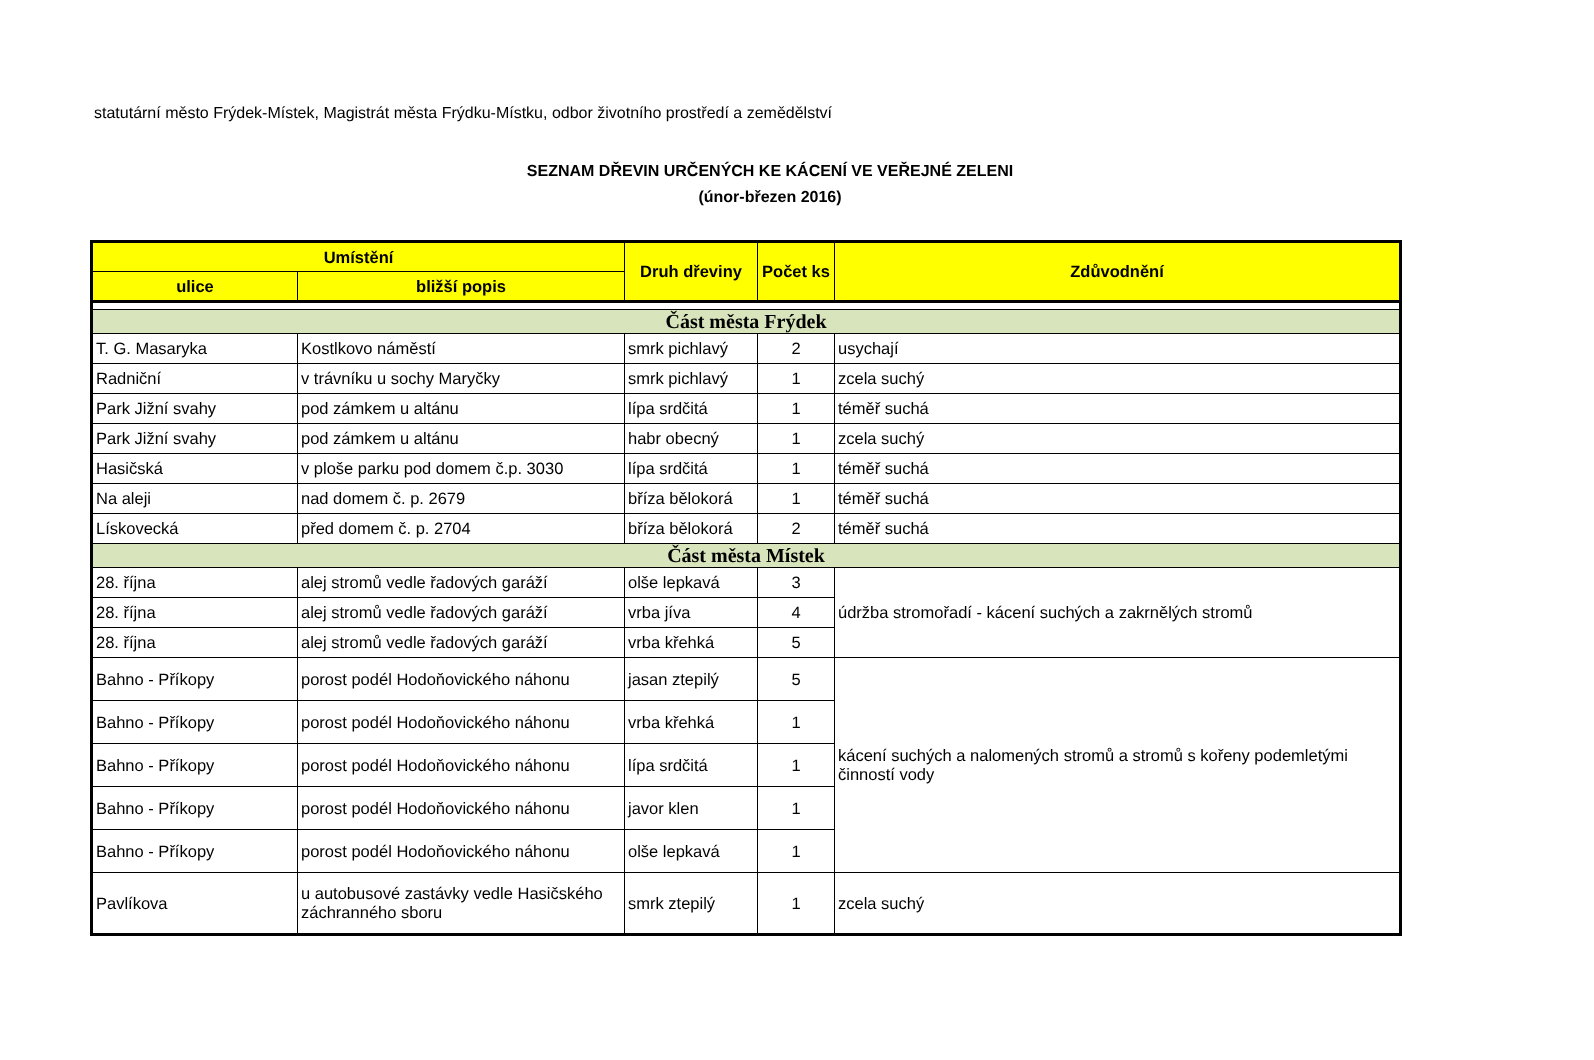statutární město Frýdek-Místek, Magistrát města Frýdku-Místku, odbor životního prostředí a zemědělství
SEZNAM DŘEVIN URČENÝCH KE KÁCENÍ VE VEŘEJNÉ ZELENI
(únor-březen 2016)
| Umístění | | Druh dřeviny | Počet ks | Zdůvodnění |
| --- | --- | --- | --- | --- |
| ulice | bližší popis | | | |
| Část města Frýdek | | | | |
| T. G. Masaryka | Kostlkovo náměstí | smrk pichlavý | 2 | usychají |
| Radniční | v trávníku u sochy Maryčky | smrk pichlavý | 1 | zcela suchý |
| Park Jižní svahy | pod zámkem u altánu | lípa srdčitá | 1 | téměř suchá |
| Park Jižní svahy | pod zámkem u altánu | habr obecný | 1 | zcela suchý |
| Hasičská | v ploše parku pod domem č.p. 3030 | lípa srdčitá | 1 | téměř suchá |
| Na aleji | nad domem č. p. 2679 | bříza bělokorá | 1 | téměř suchá |
| Lískovecká | před domem č. p. 2704 | bříza bělokorá | 2 | téměř suchá |
| Část města Místek | | | | |
| 28. října | alej stromů vedle řadových garáží | olše lepkavá | 3 | údržba stromořadí - kácení suchých a zakrnělých stromů |
| 28. října | alej stromů vedle řadových garáží | vrba jíva | 4 | |
| 28. října | alej stromů vedle řadových garáží | vrba křehká | 5 | |
| Bahno - Příkopy | porost podél Hodoňovického náhonu | jasan ztepilý | 5 | kácení suchých a nalomených stromů a stromů s kořeny podemletými činností vody |
| Bahno - Příkopy | porost podél Hodoňovického náhonu | vrba křehká | 1 | |
| Bahno - Příkopy | porost podél Hodoňovického náhonu | lípa srdčitá | 1 | |
| Bahno - Příkopy | porost podél Hodoňovického náhonu | javor klen | 1 | |
| Bahno - Příkopy | porost podél Hodoňovického náhonu | olše lepkavá | 1 | |
| Pavlíkova | u autobusové zastávky vedle Hasičského záchranného sboru | smrk ztepilý | 1 | zcela suchý |